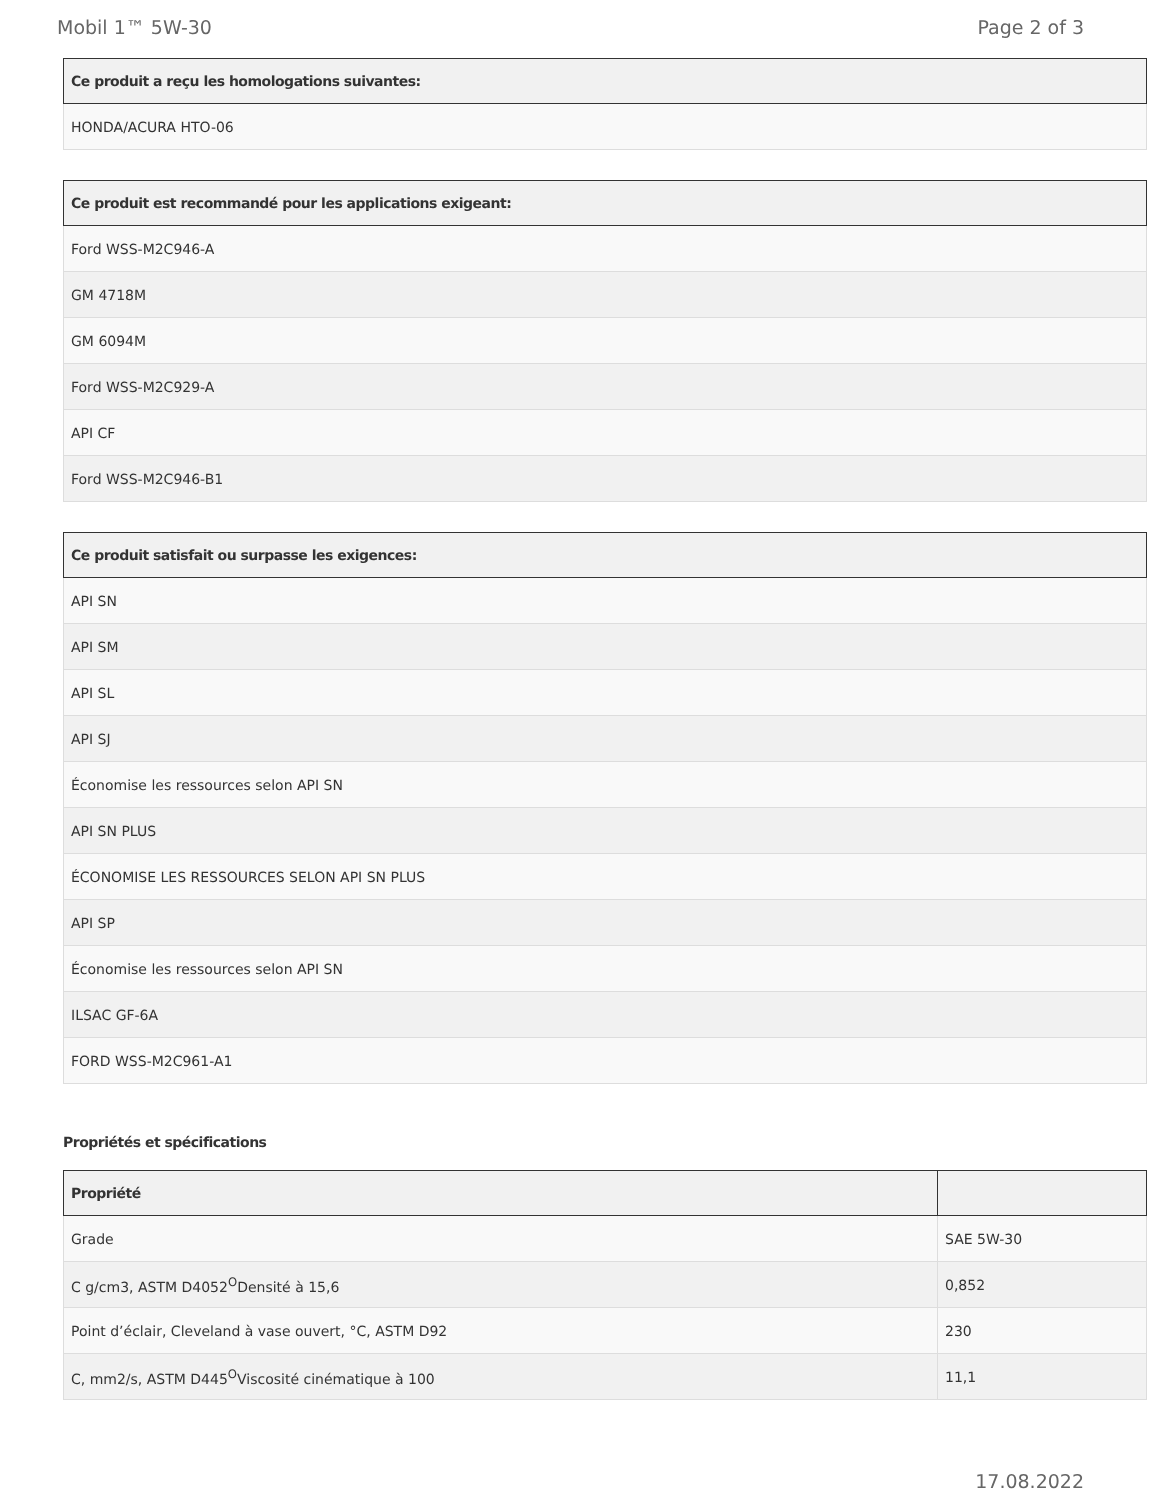Mobil 1™ 5W-30 Page 2 of 3
| Ce produit a reçu les homologations suivantes: |
| --- |
| HONDA/ACURA HTO-06 |
| Ce produit est recommandé pour les applications exigeant: |
| --- |
| Ford WSS-M2C946-A |
| GM 4718M |
| GM 6094M |
| Ford WSS-M2C929-A |
| API CF |
| Ford WSS-M2C946-B1 |
| Ce produit satisfait ou surpasse les exigences: |
| --- |
| API SN |
| API SM |
| API SL |
| API SJ |
| Économise les ressources selon API SN |
| API SN PLUS |
| ÉCONOMISE LES RESSOURCES SELON API SN PLUS |
| API SP |
| Économise les ressources selon API SN |
| ILSAC GF-6A |
| FORD WSS-M2C961-A1 |
Propriétés et spécifications
| Propriété | |
| --- | --- |
| Grade | SAE 5W-30 |
| C g/cm3, ASTM D4052<sup>O</sup>Densité à 15,6 | 0,852 |
| Point d’éclair, Cleveland à vase ouvert, °C, ASTM D92 | 230 |
| C, mm2/s, ASTM D445<sup>O</sup>Viscosité cinématique à 100 | 11,1 |
17.08.2022